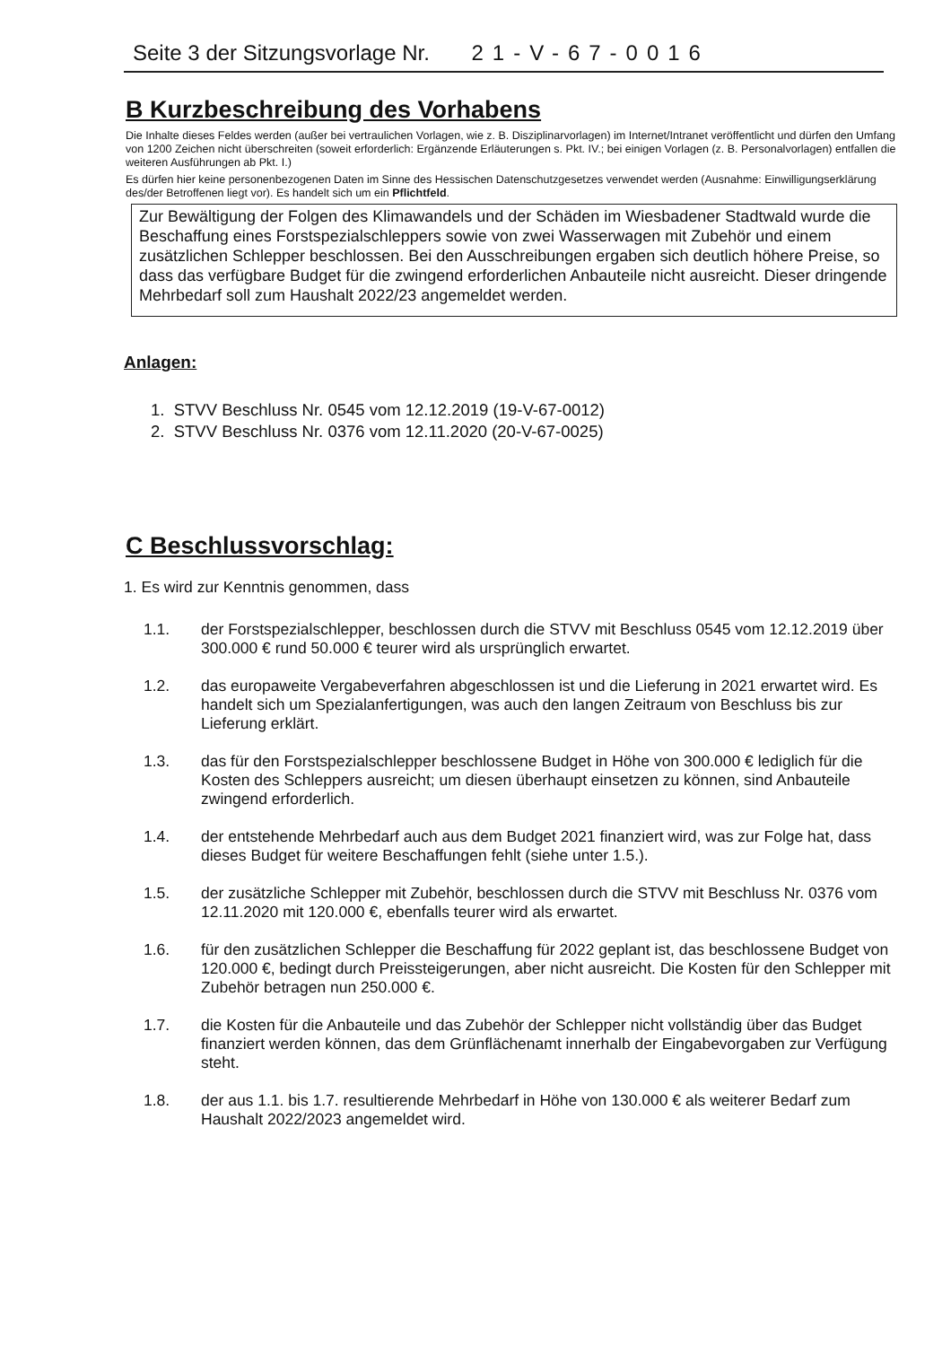Seite 3 der Sitzungsvorlage Nr. 21-V-67-0016
B Kurzbeschreibung des Vorhabens
Die Inhalte dieses Feldes werden (außer bei vertraulichen Vorlagen, wie z. B. Disziplinarvorlagen) im Internet/Intranet veröffentlicht und dürfen den Umfang von 1200 Zeichen nicht überschreiten (soweit erforderlich: Ergänzende Erläuterungen s. Pkt. IV.; bei einigen Vorlagen (z. B. Personalvorlagen) entfallen die weiteren Ausführungen ab Pkt. I.)
Es dürfen hier keine personenbezogenen Daten im Sinne des Hessischen Datenschutzgesetzes verwendet werden (Ausnahme: Einwilligungserklärung des/der Betroffenen liegt vor). Es handelt sich um ein Pflichtfeld.
Zur Bewältigung der Folgen des Klimawandels und der Schäden im Wiesbadener Stadtwald wurde die Beschaffung eines Forstspezialschleppers sowie von zwei Wasserwagen mit Zubehör und einem zusätzlichen Schlepper beschlossen. Bei den Ausschreibungen ergaben sich deutlich höhere Preise, so dass das verfügbare Budget für die zwingend erforderlichen Anbauteile nicht ausreicht. Dieser dringende Mehrbedarf soll zum Haushalt 2022/23 angemeldet werden.
Anlagen:
1. STVV Beschluss Nr. 0545 vom 12.12.2019 (19-V-67-0012)
2. STVV Beschluss Nr. 0376 vom 12.11.2020 (20-V-67-0025)
C Beschlussvorschlag:
1. Es wird zur Kenntnis genommen, dass
1.1. der Forstspezialschlepper, beschlossen durch die STVV mit Beschluss 0545 vom 12.12.2019 über 300.000 € rund 50.000 € teurer wird als ursprünglich erwartet.
1.2. das europaweite Vergabeverfahren abgeschlossen ist und die Lieferung in 2021 erwartet wird. Es handelt sich um Spezialanfertigungen, was auch den langen Zeitraum von Beschluss bis zur Lieferung erklärt.
1.3. das für den Forstspezialschlepper beschlossene Budget in Höhe von 300.000 € lediglich für die Kosten des Schleppers ausreicht; um diesen überhaupt einsetzen zu können, sind Anbauteile zwingend erforderlich.
1.4. der entstehende Mehrbedarf auch aus dem Budget 2021 finanziert wird, was zur Folge hat, dass dieses Budget für weitere Beschaffungen fehlt (siehe unter 1.5.).
1.5. der zusätzliche Schlepper mit Zubehör, beschlossen durch die STVV mit Beschluss Nr. 0376 vom 12.11.2020 mit 120.000 €, ebenfalls teurer wird als erwartet.
1.6. für den zusätzlichen Schlepper die Beschaffung für 2022 geplant ist, das beschlossene Budget von 120.000 €, bedingt durch Preissteigerungen, aber nicht ausreicht. Die Kosten für den Schlepper mit Zubehör betragen nun 250.000 €.
1.7. die Kosten für die Anbauteile und das Zubehör der Schlepper nicht vollständig über das Budget finanziert werden können, das dem Grünflächenamt innerhalb der Eingabevorgaben zur Verfügung steht.
1.8. der aus 1.1. bis 1.7. resultierende Mehrbedarf in Höhe von 130.000 € als weiterer Bedarf zum Haushalt 2022/2023 angemeldet wird.